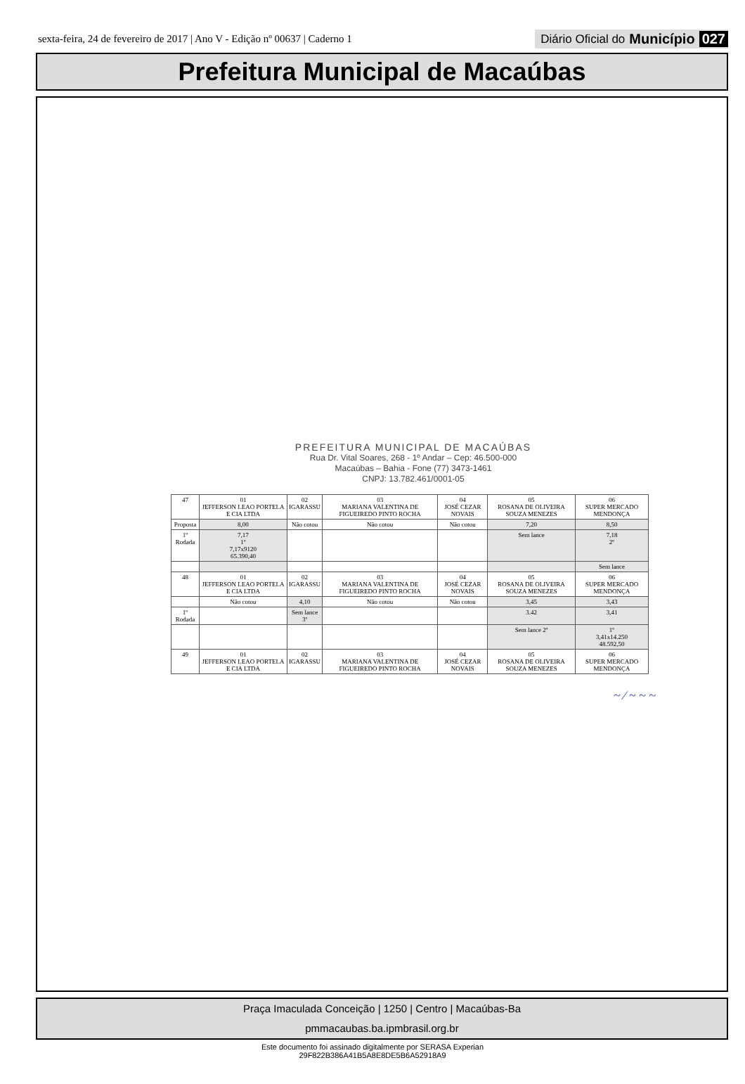sexta-feira, 24 de fevereiro de 2017 | Ano V - Edição nº 00637 | Caderno 1 Diário Oficial do Município 027
Prefeitura Municipal de Macaúbas
PREFEITURA MUNICIPAL DE MACAÚBAS
Rua Dr. Vital Soares, 268 - 1º Andar – Cep: 46.500-000
Macaúbas – Bahia - Fone (77) 3473-1461
CNPJ: 13.782.461/0001-05
| 47 | 01 JEFFERSON LEAO PORTELA E CIA LTDA | 02 IGARASSU | 03 MARIANA VALENTINA DE FIGUEIREDO PINTO ROCHA | 04 JOSÉ CEZAR NOVAIS | 05 ROSANA DE OLIVEIRA SOUZA MENEZES | 06 SUPER MERCADO MENDONÇA |
| Proposta | 8,00 | Não cotou | Não cotou | Não cotou | 7,20 | 8,50 |
| 1º Rodada | 7,17 1º 7,17x9120 65.390,40 | | | | Sem lance | 7,18 2º |
| | | | | | | Sem lance |
| 48 | 01 JEFFERSON LEAO PORTELA E CIA LTDA | 02 IGARASSU | 03 MARIANA VALENTINA DE FIGUEIREDO PINTO ROCHA | 04 JOSÉ CEZAR NOVAIS | 05 ROSANA DE OLIVEIRA SOUZA MENEZES | 06 SUPER MERCADO MENDONÇA |
| | Não cotou | 4,10 | Não cotou | Não cotou | 3,45 | 3,43 |
| 1º Rodada | | Sem lance 3º | | | 3.42 | 3,41 |
| | | | | | Sem lance 2º | 1º 3,41x14.250 48.592,50 |
| 49 | 01 JEFFERSON LEAO PORTELA E CIA LTDA | 02 IGARASSU | 03 MARIANA VALENTINA DE FIGUEIREDO PINTO ROCHA | 04 JOSÉ CEZAR NOVAIS | 05 ROSANA DE OLIVEIRA SOUZA MENEZES | 06 SUPER MERCADO MENDONÇA |
~ ⁄ ~ ~ ~
Praça Imaculada Conceição | 1250 | Centro | Macaúbas-Ba
pmmacaubas.ba.ipmbrasil.org.br
Este documento foi assinado digitalmente por SERASA Experian
29F822B386A41B5A8E8DE5B6A52918A9